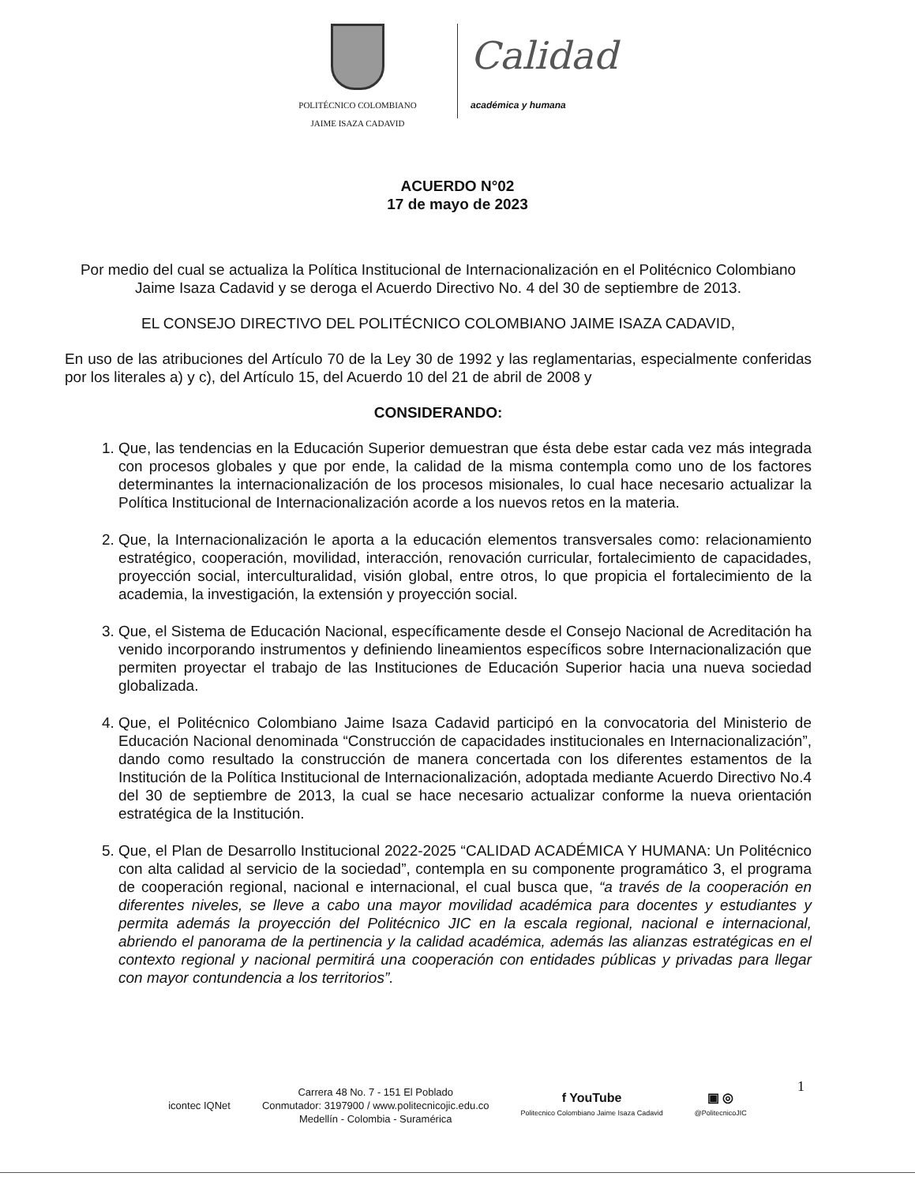POLITÉCNICO COLOMBIANO
JAIME ISAZA CADAVID
Calidad
académica y humana
ACUERDO N°02
17 de mayo de 2023
Por medio del cual se actualiza la Política Institucional de Internacionalización en el Politécnico Colombiano Jaime Isaza Cadavid y se deroga el Acuerdo Directivo No. 4 del 30 de septiembre de 2013.
EL CONSEJO DIRECTIVO DEL POLITÉCNICO COLOMBIANO JAIME ISAZA CADAVID,
En uso de las atribuciones del Artículo 70 de la Ley 30 de 1992 y las reglamentarias, especialmente conferidas por los literales a) y c), del Artículo 15, del Acuerdo 10 del 21 de abril de 2008 y
CONSIDERANDO:
1. Que, las tendencias en la Educación Superior demuestran que ésta debe estar cada vez más integrada con procesos globales y que por ende, la calidad de la misma contempla como uno de los factores determinantes la internacionalización de los procesos misionales, lo cual hace necesario actualizar la Política Institucional de Internacionalización acorde a los nuevos retos en la materia.
2. Que, la Internacionalización le aporta a la educación elementos transversales como: relacionamiento estratégico, cooperación, movilidad, interacción, renovación curricular, fortalecimiento de capacidades, proyección social, interculturalidad, visión global, entre otros, lo que propicia el fortalecimiento de la academia, la investigación, la extensión y proyección social.
3. Que, el Sistema de Educación Nacional, específicamente desde el Consejo Nacional de Acreditación ha venido incorporando instrumentos y definiendo lineamientos específicos sobre Internacionalización que permiten proyectar el trabajo de las Instituciones de Educación Superior hacia una nueva sociedad globalizada.
4. Que, el Politécnico Colombiano Jaime Isaza Cadavid participó en la convocatoria del Ministerio de Educación Nacional denominada “Construcción de capacidades institucionales en Internacionalización”, dando como resultado la construcción de manera concertada con los diferentes estamentos de la Institución de la Política Institucional de Internacionalización, adoptada mediante Acuerdo Directivo No.4 del 30 de septiembre de 2013, la cual se hace necesario actualizar conforme la nueva orientación estratégica de la Institución.
5. Que, el Plan de Desarrollo Institucional 2022-2025 “CALIDAD ACADÉMICA Y HUMANA: Un Politécnico con alta calidad al servicio de la sociedad”, contempla en su componente programático 3, el programa de cooperación regional, nacional e internacional, el cual busca que, “a través de la cooperación en diferentes niveles, se lleve a cabo una mayor movilidad académica para docentes y estudiantes y permita además la proyección del Politécnico JIC en la escala regional, nacional e internacional, abriendo el panorama de la pertinencia y la calidad académica, además las alianzas estratégicas en el contexto regional y nacional permitirá una cooperación con entidades públicas y privadas para llegar con mayor contundencia a los territorios”.
1
icontec IQNet
Carrera 48 No. 7 - 151 El Poblado
Conmutador: 3197900 / www.politecnicojic.edu.co
Medellín - Colombia - Suramérica
f YouTube
Politecnico Colombiano Jaime Isaza Cadavid
▣ ◎
@PolitecnicoJIC